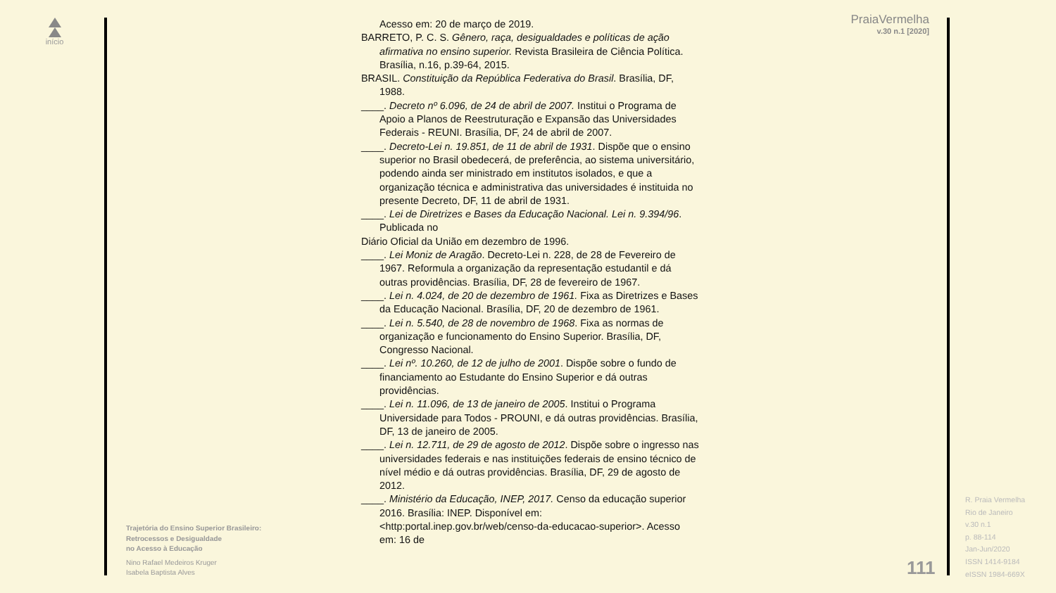início
Acesso em: 20 de março de 2019.
BARRETO, P. C. S. Gênero, raça, desigualdades e políticas de ação afirmativa no ensino superior. Revista Brasileira de Ciência Política. Brasília, n.16, p.39-64, 2015.
BRASIL. Constituição da República Federativa do Brasil. Brasília, DF, 1988.
____. Decreto nº 6.096, de 24 de abril de 2007. Institui o Programa de Apoio a Planos de Reestruturação e Expansão das Universidades Federais - REUNI. Brasília, DF, 24 de abril de 2007.
____. Decreto-Lei n. 19.851, de 11 de abril de 1931. Dispõe que o ensino superior no Brasil obedecerá, de preferência, ao sistema universitário, podendo ainda ser ministrado em institutos isolados, e que a organização técnica e administrativa das universidades é instituida no presente Decreto, DF, 11 de abril de 1931.
____. Lei de Diretrizes e Bases da Educação Nacional. Lei n. 9.394/96. Publicada no
Diário Oficial da União em dezembro de 1996.
____. Lei Moniz de Aragão. Decreto-Lei n. 228, de 28 de Fevereiro de 1967. Reformula a organização da representação estudantil e dá outras providências. Brasília, DF, 28 de fevereiro de 1967.
____. Lei n. 4.024, de 20 de dezembro de 1961. Fixa as Diretrizes e Bases da Educação Nacional. Brasília, DF, 20 de dezembro de 1961.
____. Lei n. 5.540, de 28 de novembro de 1968. Fixa as normas de organização e funcionamento do Ensino Superior. Brasília, DF, Congresso Nacional.
____. Lei nº. 10.260, de 12 de julho de 2001. Dispõe sobre o fundo de financiamento ao Estudante do Ensino Superior e dá outras providências.
____. Lei n. 11.096, de 13 de janeiro de 2005. Institui o Programa Universidade para Todos - PROUNI, e dá outras providências. Brasília, DF, 13 de janeiro de 2005.
____. Lei n. 12.711, de 29 de agosto de 2012. Dispõe sobre o ingresso nas universidades federais e nas instituições federais de ensino técnico de nível médio e dá outras providências. Brasília, DF, 29 de agosto de 2012.
____. Ministério da Educação, INEP, 2017. Censo da educação superior 2016. Brasília: INEP. Disponível em: <http:portal.inep.gov.br/web/censo-da-educacao-superior>. Acesso em: 16 de
PraiaVermelha
v.30 n.1 [2020]
Trajetória do Ensino Superior Brasileiro:
Retrocessos e Desigualdade
no Acesso à Educação
Nino Rafael Medeiros Kruger
Isabela Baptista Alves
111
R. Praia Vermelha
Rio de Janeiro
v.30 n.1
p. 88-114
Jan-Jun/2020
ISSN 1414-9184
eISSN 1984-669X